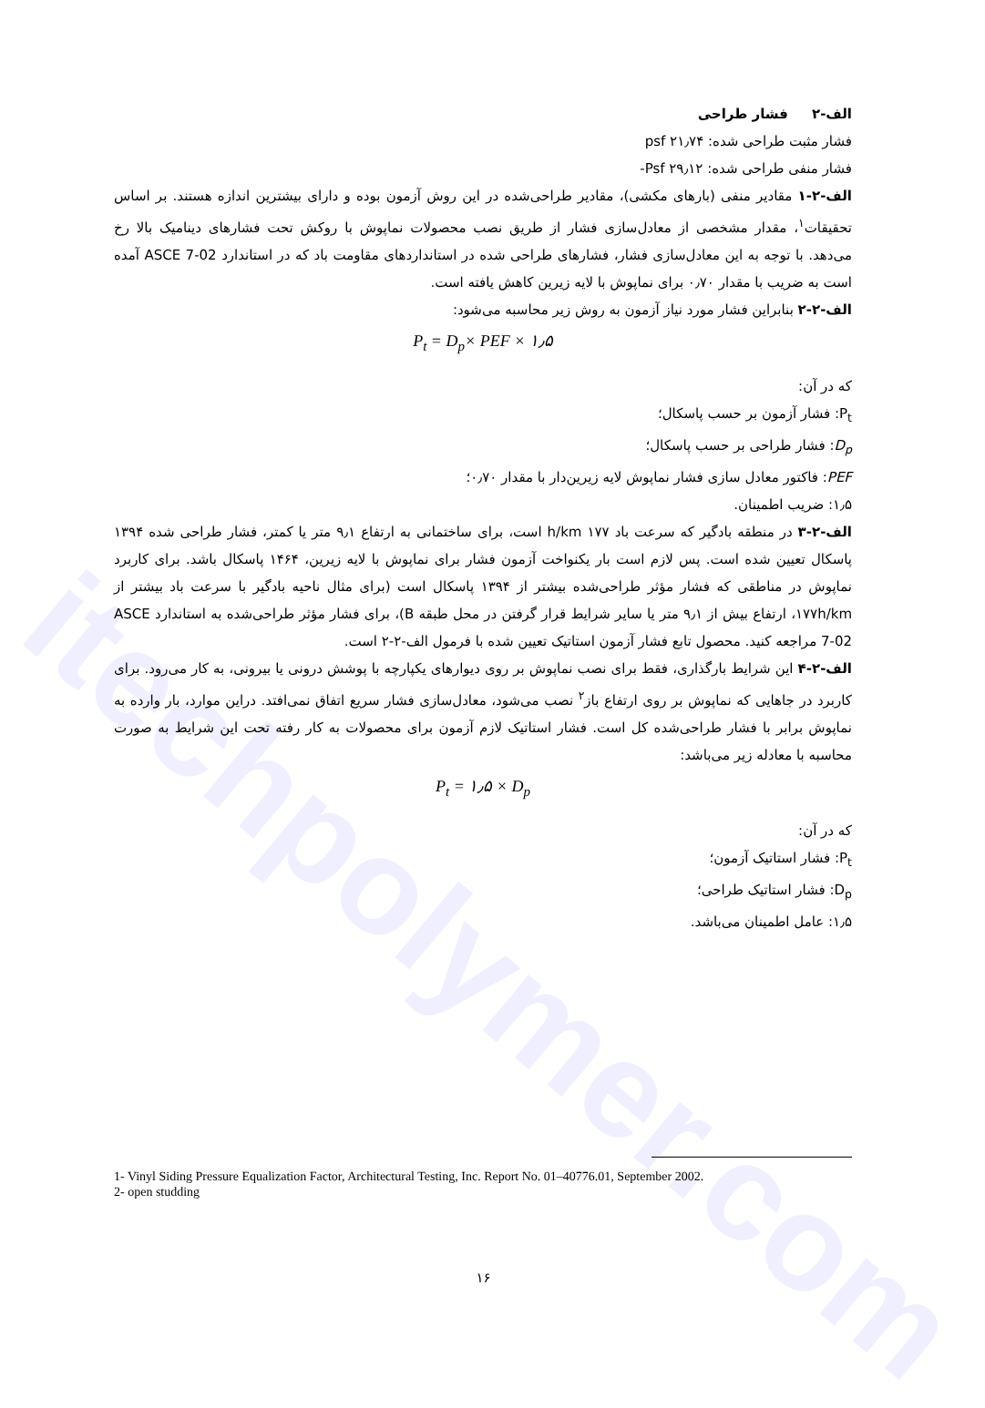itechpolymer.com
الف-۲ فشار طراحی
فشار مثبت طراحی شده: psf ۲۱٫۷۴
فشار منفی طراحی شده: Psf ۲۹٫۱۲-
الف-۲-۱ مقادیر منفی (بارهای مکشی)، مقادیر طراحی‌شده در این روش آزمون بوده و دارای بیشترین اندازه هستند. بر اساس تحقیقات<sup>۱</sup>، مقدار مشخصی از معادل‌سازی فشار از طریق نصب محصولات نماپوش با روکش تحت فشارهای دینامیک بالا رخ می‌دهد. با توجه به این معادل‌سازی فشار، فشارهای طراحی شده در استانداردهای مقاومت باد که در استاندارد ASCE 7-02 آمده است به ضریب با مقدار ۰٫۷۰ برای نماپوش با لایه زیرین کاهش یافته است.
الف-۲-۲ بنابراین فشار مورد نیاز آزمون به روش زیر محاسبه می‌شود:
P<sub>t</sub> = D<sub>p</sub>× PEF × ۱٫۵
که در آن:
P<sub>t</sub>: فشار آزمون بر حسب پاسکال؛
D<sub>p</sub>: فشار طراحی بر حسب پاسکال؛
PEF: فاکتور معادل سازی فشار نماپوش لایه زیرین‌دار با مقدار ۰٫۷۰؛
۱٫۵: ضریب اطمینان.
الف-۲-۳ در منطقه بادگیر که سرعت باد h/km ۱۷۷ است، برای ساختمانی به ارتفاع ۹٫۱ متر یا کمتر، فشار طراحی شده ۱۳۹۴ پاسکال تعیین شده است. پس لازم است بار یکنواخت آزمون فشار برای نماپوش با لایه زیرین، ۱۴۶۴ پاسکال باشد. برای کاربرد نماپوش در مناطقی که فشار مؤثر طراحی‌شده بیشتر از ۱۳۹۴ پاسکال است (برای مثال ناحیه بادگیر با سرعت باد بیشتر از ۱۷۷h/km، ارتفاع بیش از ۹٫۱ متر یا سایر شرایط قرار گرفتن در محل طبقه B)، برای فشار مؤثر طراحی‌شده به استاندارد ASCE 7-02 مراجعه کنید. محصول تابع فشار آزمون استاتیک تعیین شده با فرمول الف-۲-۲ است.
الف-۲-۴ این شرایط بارگذاری، فقط برای نصب نماپوش بر روی دیوارهای یکپارچه با پوشش درونی یا بیرونی، به کار می‌رود. برای کاربرد در جاهایی که نماپوش بر روی ارتفاع باز<sup>۲</sup> نصب می‌شود، معادل‌سازی فشار سریع اتفاق نمی‌افتد. دراین موارد، بار وارده به نماپوش برابر با فشار طراحی‌شده کل است. فشار استاتیک لازم آزمون برای محصولات به کار رفته تحت این شرایط به صورت محاسبه با معادله زیر می‌باشد:
P<sub>t</sub> = ۱٫۵ × D<sub>p</sub>
که در آن:
P<sub>t</sub>: فشار استاتیک آزمون؛
D<sub>p</sub>: فشار استاتیک طراحی؛
۱٫۵: عامل اطمینان می‌باشد.
1- Vinyl Siding Pressure Equalization Factor, Architectural Testing, Inc. Report No. 01–40776.01, September 2002.
2- open studding
۱۶